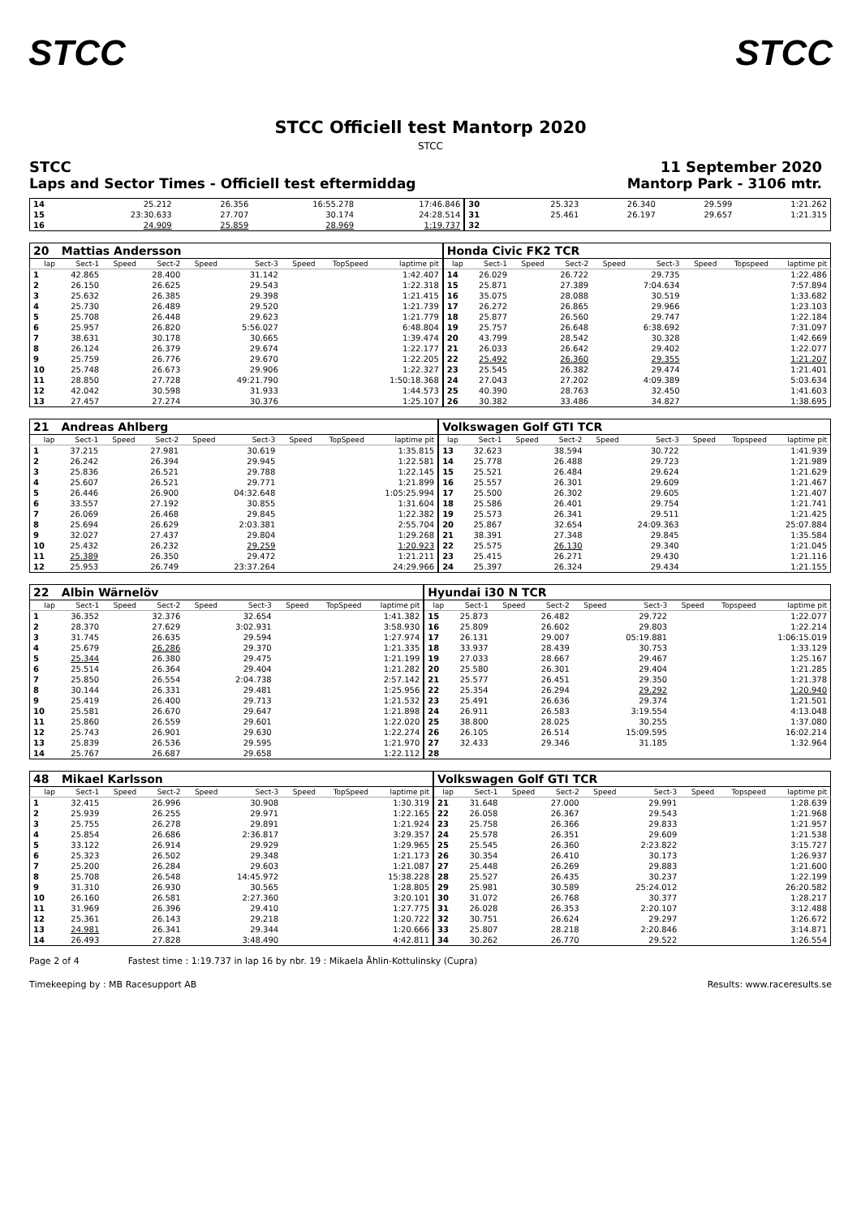STCC STCC
STCC Officiell test Mantorp 2020
STCC
STCC
Laps and Sector Times - Officiell test eftermiddag
11 September 2020
Mantorp Park - 3106 mtr.
| 14 | 25.212 | 26.356 | 16:55.278 | 17:46.846 | 30 | 25.323 | 26.340 | 29.599 | 1:21.262 |
| 15 | 23:30.633 | 27.707 | 30.174 | 24:28.514 | 31 | 25.461 | 26.197 | 29.657 | 1:21.315 |
| 16 | 24.909 | 25.859 | 28.969 | 1:19.737 | 32 | | | | |
| 20 | Mattias Andersson | | | | | | | | Honda Civic FK2 TCR | | | | | | | | |
| lap | Sect-1 | Speed | Sect-2 | Speed | Sect-3 | Speed | TopSpeed | laptime pit | lap | Sect-1 | Speed | Sect-2 | Speed | Sect-3 | Speed | Topspeed | laptime pit |
| 1 | 42.865 | | 28.400 | | 31.142 | | | 1:42.407 | 14 | 26.029 | | 26.722 | | 29.735 | | | 1:22.486 |
| 2 | 26.150 | | 26.625 | | 29.543 | | | 1:22.318 | 15 | 25.871 | | 27.389 | | 7:04.634 | | | 7:57.894 |
| 3 | 25.632 | | 26.385 | | 29.398 | | | 1:21.415 | 16 | 35.075 | | 28.088 | | 30.519 | | | 1:33.682 |
| 4 | 25.730 | | 26.489 | | 29.520 | | | 1:21.739 | 17 | 26.272 | | 26.865 | | 29.966 | | | 1:23.103 |
| 5 | 25.708 | | 26.448 | | 29.623 | | | 1:21.779 | 18 | 25.877 | | 26.560 | | 29.747 | | | 1:22.184 |
| 6 | 25.957 | | 26.820 | | 5:56.027 | | | 6:48.804 | 19 | 25.757 | | 26.648 | | 6:38.692 | | | 7:31.097 |
| 7 | 38.631 | | 30.178 | | 30.665 | | | 1:39.474 | 20 | 43.799 | | 28.542 | | 30.328 | | | 1:42.669 |
| 8 | 26.124 | | 26.379 | | 29.674 | | | 1:22.177 | 21 | 26.033 | | 26.642 | | 29.402 | | | 1:22.077 |
| 9 | 25.759 | | 26.776 | | 29.670 | | | 1:22.205 | 22 | 25.492 | | 26.360 | | 29.355 | | | 1:21.207 |
| 10 | 25.748 | | 26.673 | | 29.906 | | | 1:22.327 | 23 | 25.545 | | 26.382 | | 29.474 | | | 1:21.401 |
| 11 | 28.850 | | 27.728 | | 49:21.790 | | | 1:50:18.368 | 24 | 27.043 | | 27.202 | | 4:09.389 | | | 5:03.634 |
| 12 | 42.042 | | 30.598 | | 31.933 | | | 1:44.573 | 25 | 40.390 | | 28.763 | | 32.450 | | | 1:41.603 |
| 13 | 27.457 | | 27.274 | | 30.376 | | | 1:25.107 | 26 | 30.382 | | 33.486 | | 34.827 | | | 1:38.695 |
| 21 | Andreas Ahlberg | | | | | | | | Volkswagen Golf GTI TCR | | | | | | | | |
| lap | Sect-1 | Speed | Sect-2 | Speed | Sect-3 | Speed | TopSpeed | laptime pit | lap | Sect-1 | Speed | Sect-2 | Speed | Sect-3 | Speed | Topspeed | laptime pit |
| 1 | 37.215 | | 27.981 | | 30.619 | | | 1:35.815 | 13 | 32.623 | | 38.594 | | 30.722 | | | 1:41.939 |
| 2 | 26.242 | | 26.394 | | 29.945 | | | 1:22.581 | 14 | 25.778 | | 26.488 | | 29.723 | | | 1:21.989 |
| 3 | 25.836 | | 26.521 | | 29.788 | | | 1:22.145 | 15 | 25.521 | | 26.484 | | 29.624 | | | 1:21.629 |
| 4 | 25.607 | | 26.521 | | 29.771 | | | 1:21.899 | 16 | 25.557 | | 26.301 | | 29.609 | | | 1:21.467 |
| 5 | 26.446 | | 26.900 | | 04:32.648 | | | 1:05:25.994 | 17 | 25.500 | | 26.302 | | 29.605 | | | 1:21.407 |
| 6 | 33.557 | | 27.192 | | 30.855 | | | 1:31.604 | 18 | 25.586 | | 26.401 | | 29.754 | | | 1:21.741 |
| 7 | 26.069 | | 26.468 | | 29.845 | | | 1:22.382 | 19 | 25.573 | | 26.341 | | 29.511 | | | 1:21.425 |
| 8 | 25.694 | | 26.629 | | 2:03.381 | | | 2:55.704 | 20 | 25.867 | | 32.654 | | 24:09.363 | | | 25:07.884 |
| 9 | 32.027 | | 27.437 | | 29.804 | | | 1:29.268 | 21 | 38.391 | | 27.348 | | 29.845 | | | 1:35.584 |
| 10 | 25.432 | | 26.232 | | 29.259 | | | 1:20.923 | 22 | 25.575 | | 26.130 | | 29.340 | | | 1:21.045 |
| 11 | 25.389 | | 26.350 | | 29.472 | | | 1:21.211 | 23 | 25.415 | | 26.271 | | 29.430 | | | 1:21.116 |
| 12 | 25.953 | | 26.749 | | 23:37.264 | | | 24:29.966 | 24 | 25.397 | | 26.324 | | 29.434 | | | 1:21.155 |
| 22 | Albin Wärnelöv | | | | | | | | Hyundai i30 N TCR | | | | | | | | |
| lap | Sect-1 | Speed | Sect-2 | Speed | Sect-3 | Speed | TopSpeed | laptime pit | lap | Sect-1 | Speed | Sect-2 | Speed | Sect-3 | Speed | Topspeed | laptime pit |
| 1 | 36.352 | | 32.376 | | 32.654 | | | 1:41.382 | 15 | 25.873 | | 26.482 | | 29.722 | | | 1:22.077 |
| 2 | 28.370 | | 27.629 | | 3:02.931 | | | 3:58.930 | 16 | 25.809 | | 26.602 | | 29.803 | | | 1:22.214 |
| 3 | 31.745 | | 26.635 | | 29.594 | | | 1:27.974 | 17 | 26.131 | | 29.007 | | 05:19.881 | | | 1:06:15.019 |
| 4 | 25.679 | | 26.286 | | 29.370 | | | 1:21.335 | 18 | 33.937 | | 28.439 | | 30.753 | | | 1:33.129 |
| 5 | 25.344 | | 26.380 | | 29.475 | | | 1:21.199 | 19 | 27.033 | | 28.667 | | 29.467 | | | 1:25.167 |
| 6 | 25.514 | | 26.364 | | 29.404 | | | 1:21.282 | 20 | 25.580 | | 26.301 | | 29.404 | | | 1:21.285 |
| 7 | 25.850 | | 26.554 | | 2:04.738 | | | 2:57.142 | 21 | 25.577 | | 26.451 | | 29.350 | | | 1:21.378 |
| 8 | 30.144 | | 26.331 | | 29.481 | | | 1:25.956 | 22 | 25.354 | | 26.294 | | 29.292 | | | 1:20.940 |
| 9 | 25.419 | | 26.400 | | 29.713 | | | 1:21.532 | 23 | 25.491 | | 26.636 | | 29.374 | | | 1:21.501 |
| 10 | 25.581 | | 26.670 | | 29.647 | | | 1:21.898 | 24 | 26.911 | | 26.583 | | 3:19.554 | | | 4:13.048 |
| 11 | 25.860 | | 26.559 | | 29.601 | | | 1:22.020 | 25 | 38.800 | | 28.025 | | 30.255 | | | 1:37.080 |
| 12 | 25.743 | | 26.901 | | 29.630 | | | 1:22.274 | 26 | 26.105 | | 26.514 | | 15:09.595 | | | 16:02.214 |
| 13 | 25.839 | | 26.536 | | 29.595 | | | 1:21.970 | 27 | 32.433 | | 29.346 | | 31.185 | | | 1:32.964 |
| 14 | 25.767 | | 26.687 | | 29.658 | | | 1:22.112 | 28 | | | | | | | | |
| 48 | Mikael Karlsson | | | | | | | | Volkswagen Golf GTI TCR | | | | | | | | |
| lap | Sect-1 | Speed | Sect-2 | Speed | Sect-3 | Speed | TopSpeed | laptime pit | lap | Sect-1 | Speed | Sect-2 | Speed | Sect-3 | Speed | Topspeed | laptime pit |
| 1 | 32.415 | | 26.996 | | 30.908 | | | 1:30.319 | 21 | 31.648 | | 27.000 | | 29.991 | | | 1:28.639 |
| 2 | 25.939 | | 26.255 | | 29.971 | | | 1:22.165 | 22 | 26.058 | | 26.367 | | 29.543 | | | 1:21.968 |
| 3 | 25.755 | | 26.278 | | 29.891 | | | 1:21.924 | 23 | 25.758 | | 26.366 | | 29.833 | | | 1:21.957 |
| 4 | 25.854 | | 26.686 | | 2:36.817 | | | 3:29.357 | 24 | 25.578 | | 26.351 | | 29.609 | | | 1:21.538 |
| 5 | 33.122 | | 26.914 | | 29.929 | | | 1:29.965 | 25 | 25.545 | | 26.360 | | 2:23.822 | | | 3:15.727 |
| 6 | 25.323 | | 26.502 | | 29.348 | | | 1:21.173 | 26 | 30.354 | | 26.410 | | 30.173 | | | 1:26.937 |
| 7 | 25.200 | | 26.284 | | 29.603 | | | 1:21.087 | 27 | 25.448 | | 26.269 | | 29.883 | | | 1:21.600 |
| 8 | 25.708 | | 26.548 | | 14:45.972 | | | 15:38.228 | 28 | 25.527 | | 26.435 | | 30.237 | | | 1:22.199 |
| 9 | 31.310 | | 26.930 | | 30.565 | | | 1:28.805 | 29 | 25.981 | | 30.589 | | 25:24.012 | | | 26:20.582 |
| 10 | 26.160 | | 26.581 | | 2:27.360 | | | 3:20.101 | 30 | 31.072 | | 26.768 | | 30.377 | | | 1:28.217 |
| 11 | 31.969 | | 26.396 | | 29.410 | | | 1:27.775 | 31 | 26.028 | | 26.353 | | 2:20.107 | | | 3:12.488 |
| 12 | 25.361 | | 26.143 | | 29.218 | | | 1:20.722 | 32 | 30.751 | | 26.624 | | 29.297 | | | 1:26.672 |
| 13 | 24.981 | | 26.341 | | 29.344 | | | 1:20.666 | 33 | 25.807 | | 28.218 | | 2:20.846 | | | 3:14.871 |
| 14 | 26.493 | | 27.828 | | 3:48.490 | | | 4:42.811 | 34 | 30.262 | | 26.770 | | 29.522 | | | 1:26.554 |
Page 2 of 4 Fastest time : 1:19.737 in lap 16 by nbr. 19 : Mikaela Åhlin-Kottulinsky (Cupra)
Timekeeping by : MB Racesupport AB Results: www.raceresults.se